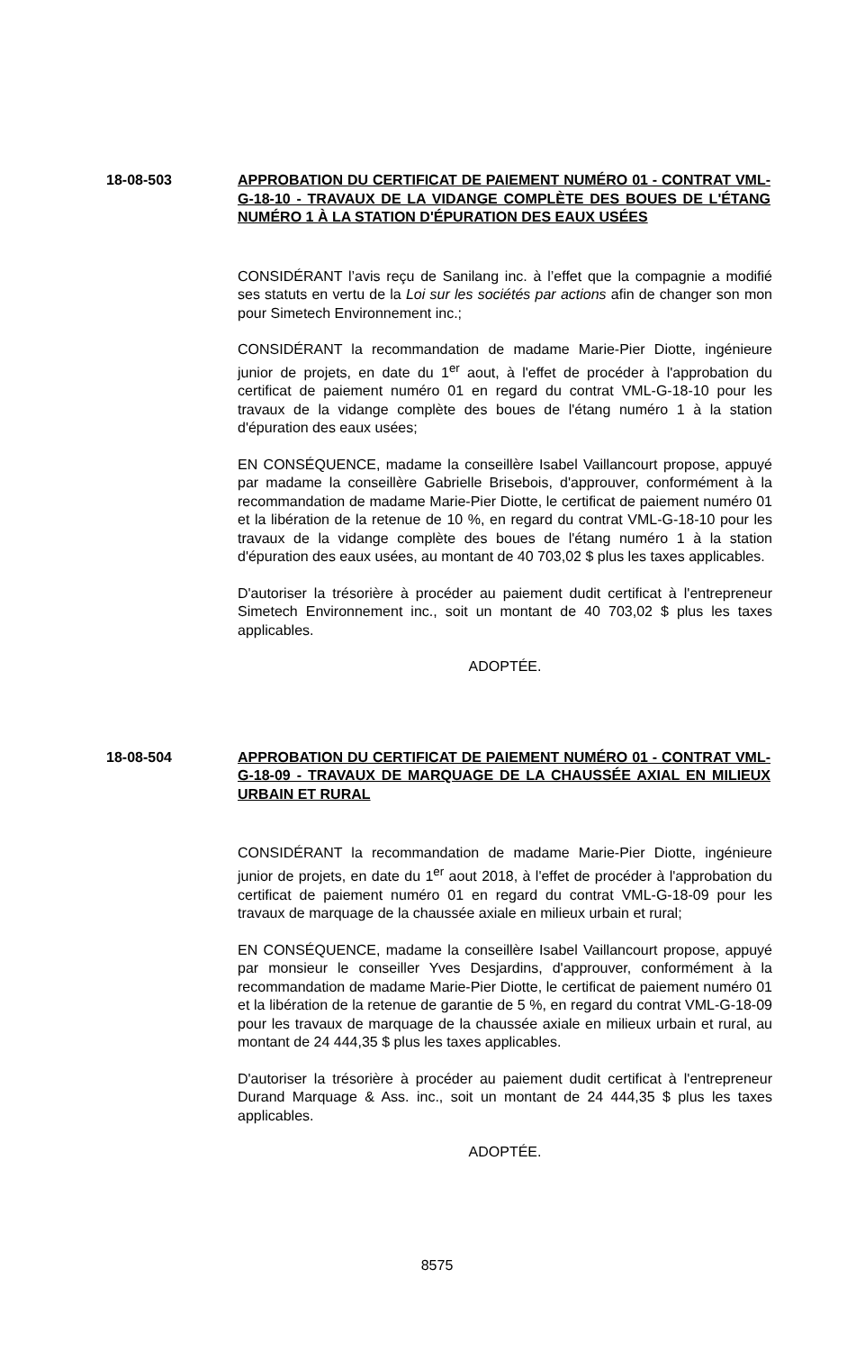18-08-503 APPROBATION DU CERTIFICAT DE PAIEMENT NUMÉRO 01 - CONTRAT VML-G-18-10 - TRAVAUX DE LA VIDANGE COMPLÈTE DES BOUES DE L'ÉTANG NUMÉRO 1 À LA STATION D'ÉPURATION DES EAUX USÉES
CONSIDÉRANT l’avis reçu de Sanilang inc. à l’effet que la compagnie a modifié ses statuts en vertu de la Loi sur les sociétés par actions afin de changer son mon pour Simetech Environnement inc.;
CONSIDÉRANT la recommandation de madame Marie-Pier Diotte, ingénieure junior de projets, en date du 1<sup>er</sup> aout, à l'effet de procéder à l'approbation du certificat de paiement numéro 01 en regard du contrat VML-G-18-10 pour les travaux de la vidange complète des boues de l'étang numéro 1 à la station d'épuration des eaux usées;
EN CONSÉQUENCE, madame la conseillère Isabel Vaillancourt propose, appuyé par madame la conseillère Gabrielle Brisebois, d'approuver, conformément à la recommandation de madame Marie-Pier Diotte, le certificat de paiement numéro 01 et la libération de la retenue de 10 %, en regard du contrat VML-G-18-10 pour les travaux de la vidange complète des boues de l'étang numéro 1 à la station d'épuration des eaux usées, au montant de 40 703,02 $ plus les taxes applicables.
D'autoriser la trésorière à procéder au paiement dudit certificat à l'entrepreneur Simetech Environnement inc., soit un montant de 40 703,02 $ plus les taxes applicables.
ADOPTÉE.
18-08-504 APPROBATION DU CERTIFICAT DE PAIEMENT NUMÉRO 01 - CONTRAT VML-G-18-09 - TRAVAUX DE MARQUAGE DE LA CHAUSSÉE AXIAL EN MILIEUX URBAIN ET RURAL
CONSIDÉRANT la recommandation de madame Marie-Pier Diotte, ingénieure junior de projets, en date du 1<sup>er</sup> aout 2018, à l'effet de procéder à l'approbation du certificat de paiement numéro 01 en regard du contrat VML-G-18-09 pour les travaux de marquage de la chaussée axiale en milieux urbain et rural;
EN CONSÉQUENCE, madame la conseillère Isabel Vaillancourt propose, appuyé par monsieur le conseiller Yves Desjardins, d'approuver, conformément à la recommandation de madame Marie-Pier Diotte, le certificat de paiement numéro 01 et la libération de la retenue de garantie de 5 %, en regard du contrat VML-G-18-09 pour les travaux de marquage de la chaussée axiale en milieux urbain et rural, au montant de 24 444,35 $ plus les taxes applicables.
D'autoriser la trésorière à procéder au paiement dudit certificat à l'entrepreneur Durand Marquage & Ass. inc., soit un montant de 24 444,35 $ plus les taxes applicables.
ADOPTÉE.
8575